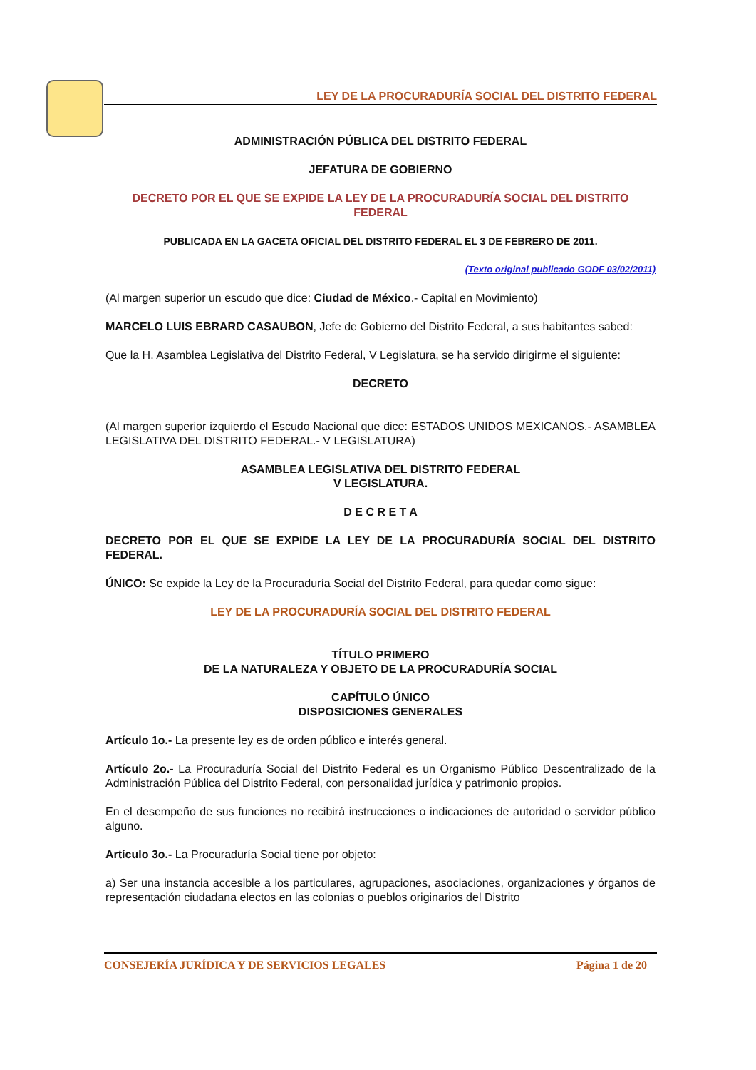LEY DE LA PROCURADURÍA SOCIAL DEL DISTRITO FEDERAL
ADMINISTRACIÓN PÚBLICA DEL DISTRITO FEDERAL
JEFATURA DE GOBIERNO
DECRETO POR EL QUE SE EXPIDE LA LEY DE LA PROCURADURÍA SOCIAL DEL DISTRITO FEDERAL
PUBLICADA EN LA GACETA OFICIAL DEL DISTRITO FEDERAL EL 3 DE FEBRERO DE 2011.
(Texto original publicado GODF 03/02/2011)
(Al margen superior un escudo que dice: Ciudad de México.- Capital en Movimiento)
MARCELO LUIS EBRARD CASAUBON, Jefe de Gobierno del Distrito Federal, a sus habitantes sabed:
Que la H. Asamblea Legislativa del Distrito Federal, V Legislatura, se ha servido dirigirme el siguiente:
DECRETO
(Al margen superior izquierdo el Escudo Nacional que dice: ESTADOS UNIDOS MEXICANOS.- ASAMBLEA LEGISLATIVA DEL DISTRITO FEDERAL.- V LEGISLATURA)
ASAMBLEA LEGISLATIVA DEL DISTRITO FEDERAL
V LEGISLATURA.
D E C R E T A
DECRETO POR EL QUE SE EXPIDE LA LEY DE LA PROCURADURÍA SOCIAL DEL DISTRITO FEDERAL.
ÚNICO: Se expide la Ley de la Procuraduría Social del Distrito Federal, para quedar como sigue:
LEY DE LA PROCURADURÍA SOCIAL DEL DISTRITO FEDERAL
TÍTULO PRIMERO
DE LA NATURALEZA Y OBJETO DE LA PROCURADURÍA SOCIAL
CAPÍTULO ÚNICO
DISPOSICIONES GENERALES
Artículo 1o.- La presente ley es de orden público e interés general.
Artículo 2o.- La Procuraduría Social del Distrito Federal es un Organismo Público Descentralizado de la Administración Pública del Distrito Federal, con personalidad jurídica y patrimonio propios.
En el desempeño de sus funciones no recibirá instrucciones o indicaciones de autoridad o servidor público alguno.
Artículo 3o.- La Procuraduría Social tiene por objeto:
a) Ser una instancia accesible a los particulares, agrupaciones, asociaciones, organizaciones y órganos de representación ciudadana electos en las colonias o pueblos originarios del Distrito
CONSEJERÍA JURÍDICA Y DE SERVICIOS LEGALES Página 1 de 20